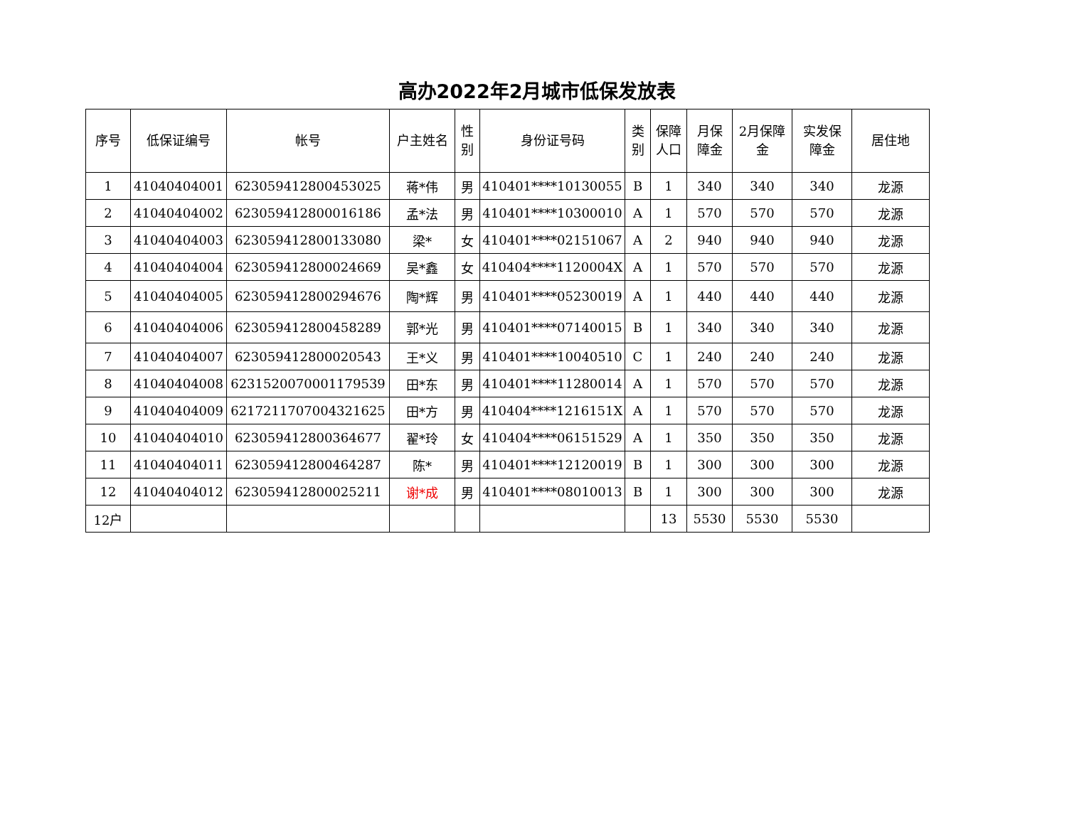高办2022年2月城市低保发放表
| 序号 | 低保证编号 | 帐号 | 户主姓名 | 性 别 | 身份证号码 | 类 别 | 保障 人口 | 月保 障金 | 2月保障 金 | 实发保 障金 | 居住地 |
| --- | --- | --- | --- | --- | --- | --- | --- | --- | --- | --- | --- |
| 1 | 41040404001 | 6230594128004530​25 | 蒋*伟 | 男 | 410401****10130055 | B | 1 | 340 | 340 | 340 | 龙源 |
| 2 | 41040404002 | 6230594128000161​86 | 孟*法 | 男 | 410401****10300010 | A | 1 | 570 | 570 | 570 | 龙源 |
| 3 | 41040404003 | 623059412800133080 | 梁* | 女 | 410401****02151067 | A | 2 | 940 | 940 | 940 | 龙源 |
| 4 | 41040404004 | 623059412800024669 | 吴*鑫 | 女 | 410404****1120004X | A | 1 | 570 | 570 | 570 | 龙源 |
| 5 | 41040404005 | 623059412800294676 | 陶*辉 | 男 | 410401****05230019 | A | 1 | 440 | 440 | 440 | 龙源 |
| 6 | 41040404006 | 623059412800458289 | 郭*光 | 男 | 410401****07140015 | B | 1 | 340 | 340 | 340 | 龙源 |
| 7 | 41040404007 | 623059412800020543 | 王*义 | 男 | 410401****10040510 | C | 1 | 240 | 240 | 240 | 龙源 |
| 8 | 41040404008 | 6231520070001179539 | 田*东 | 男 | 410401****11280014 | A | 1 | 570 | 570 | 570 | 龙源 |
| 9 | 41040404009 | 6217211707004321625 | 田*方 | 男 | 410404****1216151X | A | 1 | 570 | 570 | 570 | 龙源 |
| 10 | 41040404010 | 623059412800364677 | 翟*玲 | 女 | 410404****06151529 | A | 1 | 350 | 350 | 350 | 龙源 |
| 11 | 41040404011 | 623059412800464287 | 陈* | 男 | 410401****12120019 | B | 1 | 300 | 300 | 300 | 龙源 |
| 12 | 41040404012 | 623059412800025211 | 谢*成 | 男 | 410401****08010013 | B | 1 | 300 | 300 | 300 | 龙源 |
| 12户 | | | | | | | 13 | 5530 | 5530 | 5530 | |